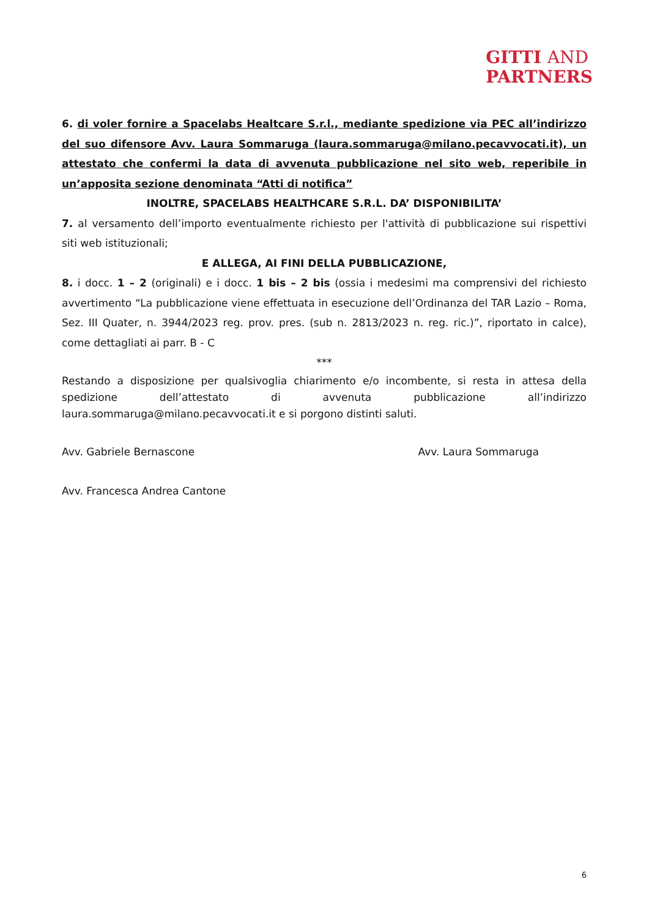GITTI AND
PARTNERS
6. di voler fornire a Spacelabs Healtcare S.r.l., mediante spedizione via PEC all’indirizzo del suo difensore Avv. Laura Sommaruga (laura.sommaruga@milano.pecavvocati.it), un attestato che confermi la data di avvenuta pubblicazione nel sito web, reperibile in un’apposita sezione denominata “Atti di notifica”
INOLTRE, SPACELABS HEALTHCARE S.R.L. DA’ DISPONIBILITA’
7. al versamento dell’importo eventualmente richiesto per l'attività di pubblicazione sui rispettivi siti web istituzionali;
E ALLEGA, AI FINI DELLA PUBBLICAZIONE,
8. i docc. 1 – 2 (originali) e i docc. 1 bis – 2 bis (ossia i medesimi ma comprensivi del richiesto avvertimento “La pubblicazione viene effettuata in esecuzione dell’Ordinanza del TAR Lazio – Roma, Sez. III Quater, n. 3944/2023 reg. prov. pres. (sub n. 2813/2023 n. reg. ric.)”, riportato in calce), come dettagliati ai parr. B - C
***
Restando a disposizione per qualsivoglia chiarimento e/o incombente, si resta in attesa della spedizione dell’attestato di avvenuta pubblicazione all’indirizzo laura.sommaruga@milano.pecavvocati.it e si porgono distinti saluti.
Avv. Gabriele Bernascone Avv. Laura Sommaruga
Avv. Francesca Andrea Cantone
6